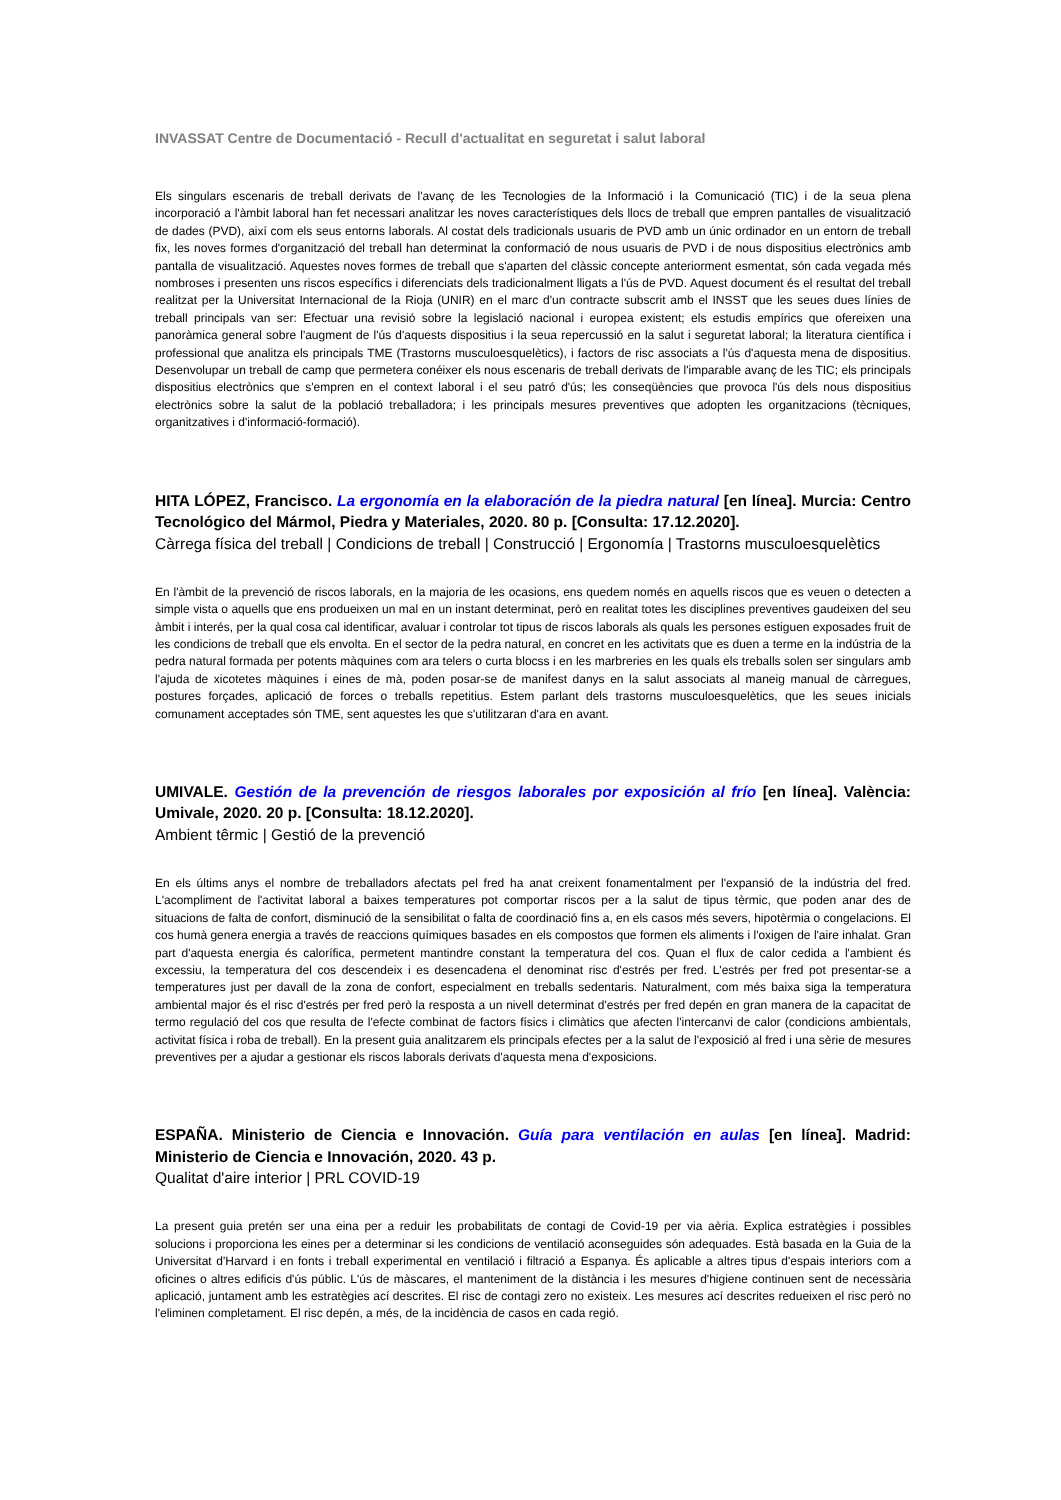INVASSAT Centre de Documentació - Recull d'actualitat en seguretat i salut laboral
Els singulars escenaris de treball derivats de l'avanç de les Tecnologies de la Informació i la Comunicació (TIC) i de la seua plena incorporació a l'àmbit laboral han fet necessari analitzar les noves característiques dels llocs de treball que empren pantalles de visualització de dades (PVD), així com els seus entorns laborals. Al costat dels tradicionals usuaris de PVD amb un únic ordinador en un entorn de treball fix, les noves formes d'organització del treball han determinat la conformació de nous usuaris de PVD i de nous dispositius electrònics amb pantalla de visualització. Aquestes noves formes de treball que s'aparten del clàssic concepte anteriorment esmentat, són cada vegada més nombroses i presenten uns riscos específics i diferenciats dels tradicionalment lligats a l'ús de PVD. Aquest document és el resultat del treball realitzat per la Universitat Internacional de la Rioja (UNIR) en el marc d'un contracte subscrit amb el INSST que les seues dues línies de treball principals van ser: Efectuar una revisió sobre la legislació nacional i europea existent; els estudis empírics que ofereixen una panoràmica general sobre l'augment de l'ús d'aquests dispositius i la seua repercussió en la salut i seguretat laboral; la literatura científica i professional que analitza els principals TME (Trastorns musculoesquelètics), i factors de risc associats a l'ús d'aquesta mena de dispositius. Desenvolupar un treball de camp que permetera conéixer els nous escenaris de treball derivats de l'imparable avanç de les TIC; els principals dispositius electrònics que s'empren en el context laboral i el seu patró d'ús; les conseqüències que provoca l'ús dels nous dispositius electrònics sobre la salut de la població treballadora; i les principals mesures preventives que adopten les organitzacions (tècniques, organitzatives i d'informació-formació).
HITA LÓPEZ, Francisco. La ergonomía en la elaboración de la piedra natural [en línea]. Murcia: Centro Tecnológico del Mármol, Piedra y Materiales, 2020. 80 p. [Consulta: 17.12.2020].
Càrrega física del treball | Condicions de treball | Construcció | Ergonomía | Trastorns musculoesquelètics
En l'àmbit de la prevenció de riscos laborals, en la majoria de les ocasions, ens quedem només en aquells riscos que es veuen o detecten a simple vista o aquells que ens produeixen un mal en un instant determinat, però en realitat totes les disciplines preventives gaudeixen del seu àmbit i interés, per la qual cosa cal identificar, avaluar i controlar tot tipus de riscos laborals als quals les persones estiguen exposades fruit de les condicions de treball que els envolta. En el sector de la pedra natural, en concret en les activitats que es duen a terme en la indústria de la pedra natural formada per potents màquines com ara telers o curta blocss i en les marbreries en les quals els treballs solen ser singulars amb l'ajuda de xicotetes màquines i eines de mà, poden posar-se de manifest danys en la salut associats al maneig manual de càrregues, postures forçades, aplicació de forces o treballs repetitius. Estem parlant dels trastorns musculoesquelètics, que les seues inicials comunament acceptades són TME, sent aquestes les que s'utilitzaran d'ara en avant.
UMIVALE. Gestión de la prevención de riesgos laborales por exposición al frío [en línea]. València: Umivale, 2020. 20 p. [Consulta: 18.12.2020].
Ambient têrmic | Gestió de la prevenció
En els últims anys el nombre de treballadors afectats pel fred ha anat creixent fonamentalment per l'expansió de la indústria del fred. L'acompliment de l'activitat laboral a baixes temperatures pot comportar riscos per a la salut de tipus tèrmic, que poden anar des de situacions de falta de confort, disminució de la sensibilitat o falta de coordinació fins a, en els casos més severs, hipotèrmia o congelacions. El cos humà genera energia a través de reaccions químiques basades en els compostos que formen els aliments i l'oxigen de l'aire inhalat. Gran part d'aquesta energia és calorífica, permetent mantindre constant la temperatura del cos. Quan el flux de calor cedida a l'ambient és excessiu, la temperatura del cos descendeix i es desencadena el denominat risc d'estrés per fred. L'estrés per fred pot presentar-se a temperatures just per davall de la zona de confort, especialment en treballs sedentaris. Naturalment, com més baixa siga la temperatura ambiental major és el risc d'estrés per fred però la resposta a un nivell determinat d'estrés per fred depén en gran manera de la capacitat de termo regulació del cos que resulta de l'efecte combinat de factors físics i climàtics que afecten l'intercanvi de calor (condicions ambientals, activitat física i roba de treball). En la present guia analitzarem els principals efectes per a la salut de l'exposició al fred i una sèrie de mesures preventives per a ajudar a gestionar els riscos laborals derivats d'aquesta mena d'exposicions.
ESPAÑA. Ministerio de Ciencia e Innovación. Guía para ventilación en aulas [en línea]. Madrid: Ministerio de Ciencia e Innovación, 2020. 43 p.
Qualitat d'aire interior | PRL COVID-19
La present guia pretén ser una eina per a reduir les probabilitats de contagi de Covid-19 per via aèria. Explica estratègies i possibles solucions i proporciona les eines per a determinar si les condicions de ventilació aconseguides són adequades. Està basada en la Guia de la Universitat d'Harvard i en fonts i treball experimental en ventilació i filtració a Espanya. És aplicable a altres tipus d'espais interiors com a oficines o altres edificis d'ús públic. L'ús de màscares, el manteniment de la distància i les mesures d'higiene continuen sent de necessària aplicació, juntament amb les estratègies ací descrites. El risc de contagi zero no existeix. Les mesures ací descrites redueixen el risc però no l'eliminen completament. El risc depén, a més, de la incidència de casos en cada regió.